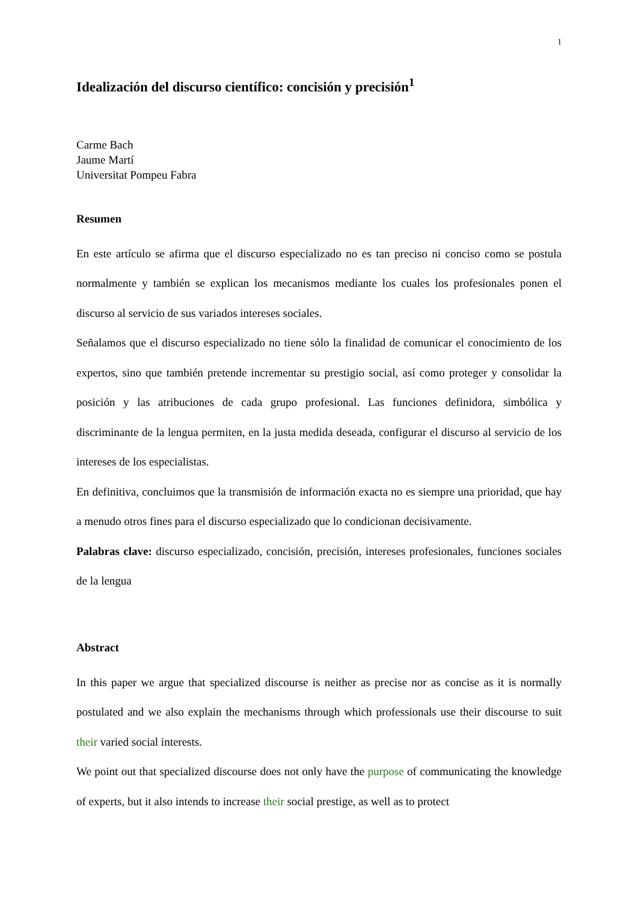1
Idealización del discurso científico: concisión y precisión<sup>1</sup>
Carme Bach
Jaume Martí
Universitat Pompeu Fabra
Resumen
En este artículo se afirma que el discurso especializado no es tan preciso ni conciso como se postula normalmente y también se explican los mecanismos mediante los cuales los profesionales ponen el discurso al servicio de sus variados intereses sociales.
Señalamos que el discurso especializado no tiene sólo la finalidad de comunicar el conocimiento de los expertos, sino que también pretende incrementar su prestigio social, así como proteger y consolidar la posición y las atribuciones de cada grupo profesional. Las funciones definidora, simbólica y discriminante de la lengua permiten, en la justa medida deseada, configurar el discurso al servicio de los intereses de los especialistas.
En definitiva, concluimos que la transmisión de información exacta no es siempre una prioridad, que hay a menudo otros fines para el discurso especializado que lo condicionan decisivamente.
Palabras clave: discurso especializado, concisión, precisión, intereses profesionales, funciones sociales de la lengua
Abstract
In this paper we argue that specialized discourse is neither as precise nor as concise as it is normally postulated and we also explain the mechanisms through which professionals use their discourse to suit their varied social interests.
We point out that specialized discourse does not only have the purpose of communicating the knowledge of experts, but it also intends to increase their social prestige, as well as to protect